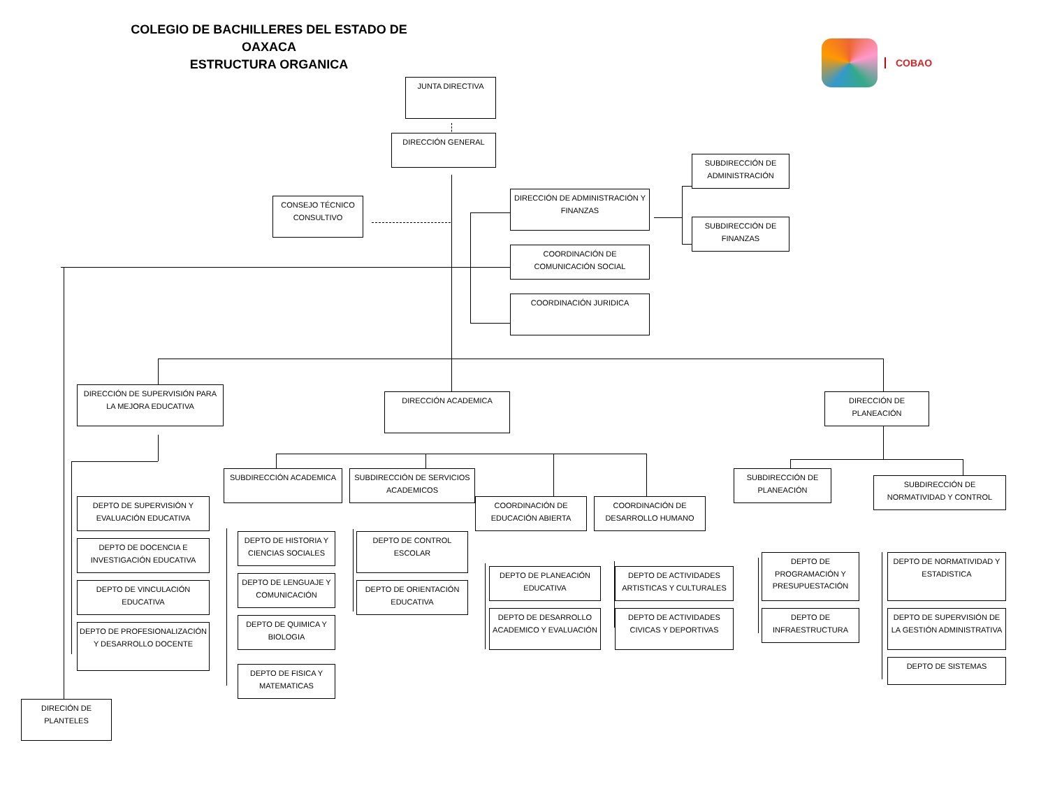COLEGIO DE BACHILLERES DEL ESTADO DE OAXACA
ESTRUCTURA ORGANICA
COBAO
JUNTA DIRECTIVA
DIRECCIÓN GENERAL
SUBDIRECCIÓN DE ADMINISTRACIÓN
DIRECCIÓN DE ADMINISTRACIÓN Y FINANZAS
CONSEJO TÉCNICO CONSULTIVO
SUBDIRECCIÓN DE FINANZAS
COORDINACIÓN DE COMUNICACIÓN SOCIAL
COORDINACIÓN JURIDICA
DIRECCIÓN DE SUPERVISIÓN PARA LA MEJORA EDUCATIVA
DIRECCIÓN ACADEMICA
DIRECCIÓN DE PLANEACIÓN
SUBDIRECCIÓN ACADEMICA
SUBDIRECCIÓN DE SERVICIOS ACADEMICOS
SUBDIRECCIÓN DE PLANEACIÓN
SUBDIRECCIÓN DE NORMATIVIDAD Y CONTROL
DEPTO DE SUPERVISIÓN Y EVALUACIÓN EDUCATIVA
COORDINACIÓN DE EDUCACIÓN ABIERTA
COORDINACIÓN DE DESARROLLO HUMANO
DEPTO DE HISTORIA Y CIENCIAS SOCIALES
DEPTO DE CONTROL ESCOLAR
DEPTO DE DOCENCIA E INVESTIGACIÓN EDUCATIVA
DEPTO DE PROGRAMACIÓN Y PRESUPUESTACIÓN
DEPTO DE NORMATIVIDAD Y ESTADISTICA
DEPTO DE PLANEACIÓN EDUCATIVA
DEPTO DE ACTIVIDADES ARTISTICAS Y CULTURALES
DEPTO DE LENGUAJE Y COMUNICACIÓN
DEPTO DE VINCULACIÓN EDUCATIVA
DEPTO DE ORIENTACIÓN EDUCATIVA
DEPTO DE DESARROLLO ACADEMICO Y EVALUACIÓN
DEPTO DE ACTIVIDADES CIVICAS Y DEPORTIVAS
DEPTO DE INFRAESTRUCTURA
DEPTO DE SUPERVISIÓN DE LA GESTIÓN ADMINISTRATIVA
DEPTO DE QUIMICA Y BIOLOGIA
DEPTO DE PROFESIONALIZACIÓN Y DESARROLLO DOCENTE
DEPTO DE SISTEMAS
DEPTO DE FISICA Y MATEMATICAS
DIRECIÓN DE PLANTELES